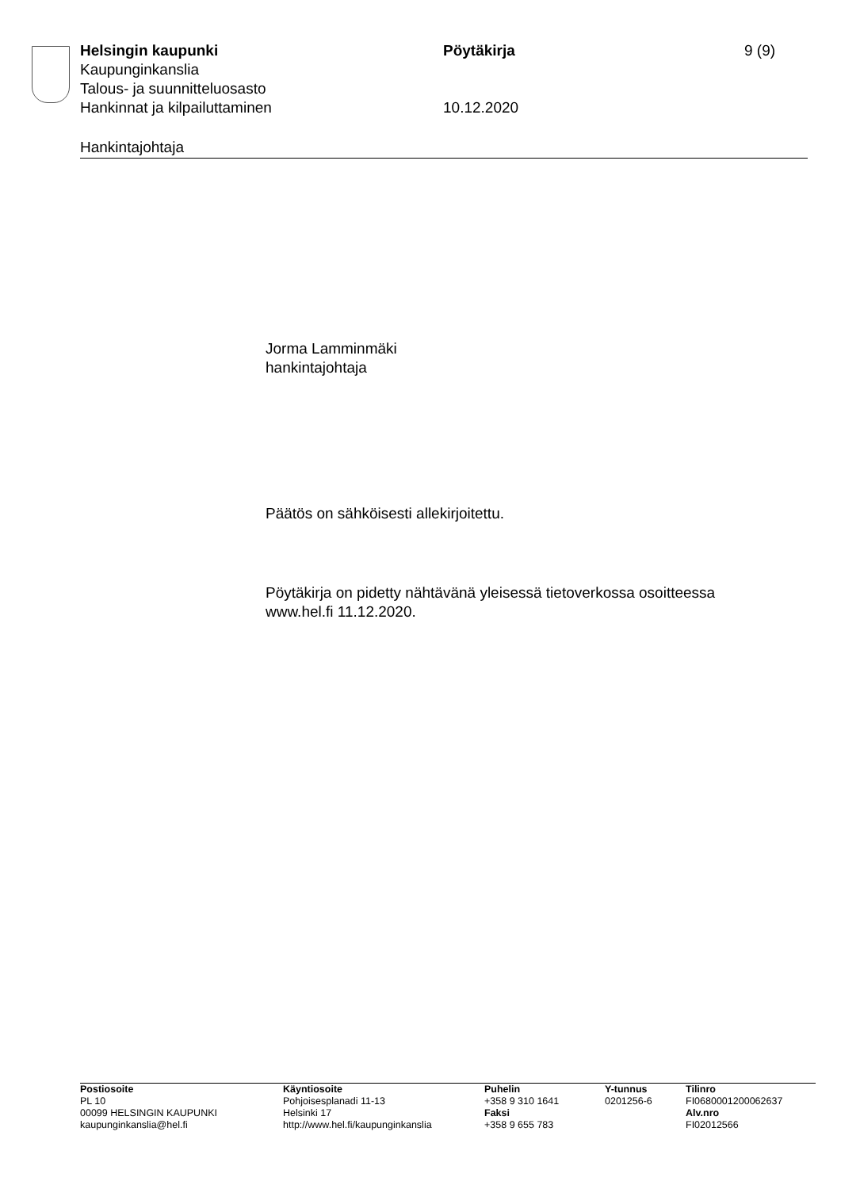Helsingin kaupunki Pöytäkirja 9 (9)
Kaupunginkanslia
Talous- ja suunnitteluosasto
Hankinnat ja kilpailuttaminen 10.12.2020
Hankintajohtaja
Jorma Lamminmäki
hankintajohtaja
Päätös on sähköisesti allekirjoitettu.
Pöytäkirja on pidetty nähtävänä yleisessä tietoverkossa osoitteessa
www.hel.fi 11.12.2020.
Postiosoite
PL 10
00099 HELSINGIN KAUPUNKI
kaupunginkanslia@hel.fi
Käyntiosoite
Pohjoisesplanadi 11-13
Helsinki 17
http://www.hel.fi/kaupunginkanslia
Puhelin
+358 9 310 1641
Faksi
+358 9 655 783
Y-tunnus
0201256-6
Tilinro
FI0680001200062637
Alv.nro
FI02012566